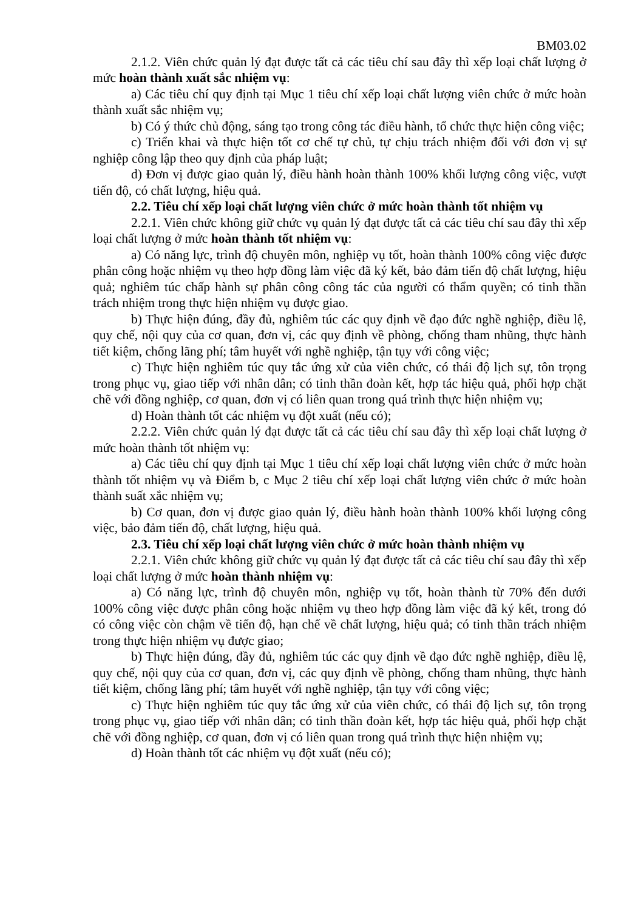BM03.02
2.1.2. Viên chức quản lý đạt được tất cả các tiêu chí sau đây thì xếp loại chất lượng ở mức hoàn thành xuất sắc nhiệm vụ:
a) Các tiêu chí quy định tại Mục 1 tiêu chí xếp loại chất lượng viên chức ở mức hoàn thành xuất sắc nhiệm vụ;
b) Có ý thức chủ động, sáng tạo trong công tác điều hành, tổ chức thực hiện công việc;
c) Triển khai và thực hiện tốt cơ chế tự chủ, tự chịu trách nhiệm đối với đơn vị sự nghiệp công lập theo quy định của pháp luật;
d) Đơn vị được giao quản lý, điều hành hoàn thành 100% khối lượng công việc, vượt tiến độ, có chất lượng, hiệu quả.
2.2. Tiêu chí xếp loại chất lượng viên chức ở mức hoàn thành tốt nhiệm vụ
2.2.1. Viên chức không giữ chức vụ quản lý đạt được tất cả các tiêu chí sau đây thì xếp loại chất lượng ở mức hoàn thành tốt nhiệm vụ:
a) Có năng lực, trình độ chuyên môn, nghiệp vụ tốt, hoàn thành 100% công việc được phân công hoặc nhiệm vụ theo hợp đồng làm việc đã ký kết, bảo đảm tiến độ chất lượng, hiệu quả; nghiêm túc chấp hành sự phân công công tác của người có thẩm quyền; có tinh thần trách nhiệm trong thực hiện nhiệm vụ được giao.
b) Thực hiện đúng, đầy đủ, nghiêm túc các quy định về đạo đức nghề nghiệp, điều lệ, quy chế, nội quy của cơ quan, đơn vị, các quy định về phòng, chống tham nhũng, thực hành tiết kiệm, chống lãng phí; tâm huyết với nghề nghiệp, tận tụy với công việc;
c) Thực hiện nghiêm túc quy tắc ứng xử của viên chức, có thái độ lịch sự, tôn trọng trong phục vụ, giao tiếp với nhân dân; có tinh thần đoàn kết, hợp tác hiệu quả, phối hợp chặt chẽ với đồng nghiệp, cơ quan, đơn vị có liên quan trong quá trình thực hiện nhiệm vụ;
d) Hoàn thành tốt các nhiệm vụ đột xuất (nếu có);
2.2.2. Viên chức quản lý đạt được tất cả các tiêu chí sau đây thì xếp loại chất lượng ở mức hoàn thành tốt nhiệm vụ:
a) Các tiêu chí quy định tại Mục 1 tiêu chí xếp loại chất lượng viên chức ở mức hoàn thành tốt nhiệm vụ và Điểm b, c Mục 2 tiêu chí xếp loại chất lượng viên chức ở mức hoàn thành suất xắc nhiệm vụ;
b) Cơ quan, đơn vị được giao quản lý, điều hành hoàn thành 100% khối lượng công việc, bảo đảm tiến độ, chất lượng, hiệu quả.
2.3. Tiêu chí xếp loại chất lượng viên chức ở mức hoàn thành nhiệm vụ
2.2.1. Viên chức không giữ chức vụ quản lý đạt được tất cả các tiêu chí sau đây thì xếp loại chất lượng ở mức hoàn thành nhiệm vụ:
a) Có năng lực, trình độ chuyên môn, nghiệp vụ tốt, hoàn thành từ 70% đến dưới 100% công việc được phân công hoặc nhiệm vụ theo hợp đồng làm việc đã ký kết, trong đó có công việc còn chậm về tiến độ, hạn chế về chất lượng, hiệu quả; có tinh thần trách nhiệm trong thực hiện nhiệm vụ được giao;
b) Thực hiện đúng, đầy đủ, nghiêm túc các quy định về đạo đức nghề nghiệp, điều lệ, quy chế, nội quy của cơ quan, đơn vị, các quy định về phòng, chống tham nhũng, thực hành tiết kiệm, chống lãng phí; tâm huyết với nghề nghiệp, tận tụy với công việc;
c) Thực hiện nghiêm túc quy tắc ứng xử của viên chức, có thái độ lịch sự, tôn trọng trong phục vụ, giao tiếp với nhân dân; có tinh thần đoàn kết, hợp tác hiệu quả, phối hợp chặt chẽ với đồng nghiệp, cơ quan, đơn vị có liên quan trong quá trình thực hiện nhiệm vụ;
d) Hoàn thành tốt các nhiệm vụ đột xuất (nếu có);